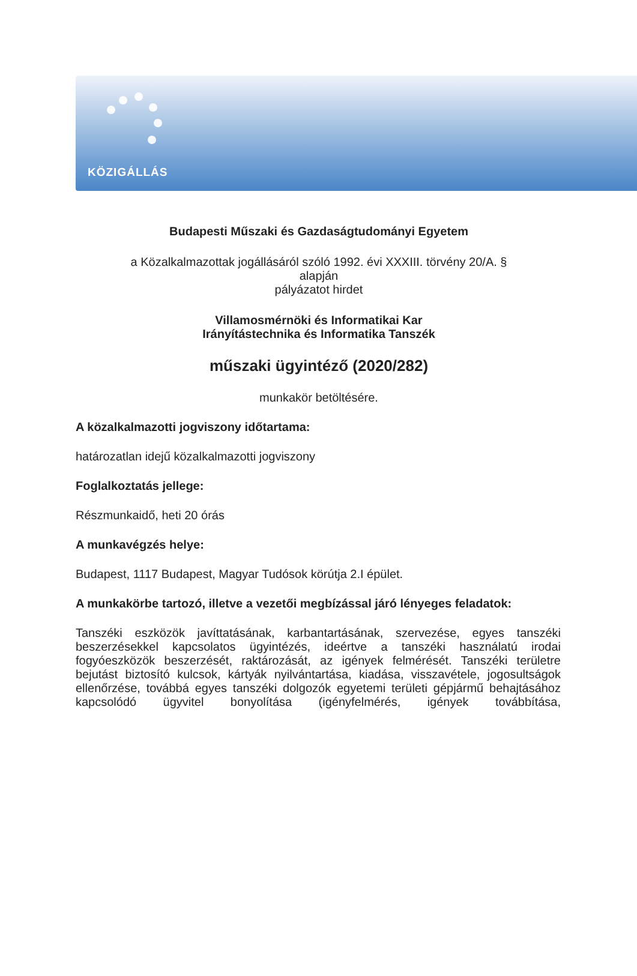KÖZIGÁLLÁS
Budapesti Műszaki és Gazdaságtudományi Egyetem
a Közalkalmazottak jogállásáról szóló 1992. évi XXXIII. törvény 20/A. §
alapján
pályázatot hirdet
Villamosmérnöki és Informatikai Kar
Irányítástechnika és Informatika Tanszék
műszaki ügyintéző (2020/282)
munkakör betöltésére.
A közalkalmazotti jogviszony időtartama:
határozatlan idejű közalkalmazotti jogviszony
Foglalkoztatás jellege:
Részmunkaidő, heti 20 órás
A munkavégzés helye:
Budapest, 1117 Budapest, Magyar Tudósok körútja 2.I épület.
A munkakörbe tartozó, illetve a vezetői megbízással járó lényeges feladatok:
Tanszéki eszközök javíttatásának, karbantartásának, szervezése, egyes tanszéki beszerzésekkel kapcsolatos ügyintézés, ideértve a tanszéki használatú irodai fogyóeszközök beszerzését, raktározását, az igények felmérését. Tanszéki területre bejutást biztosító kulcsok, kártyák nyilvántartása, kiadása, visszavétele, jogosultságok ellenőrzése, továbbá egyes tanszéki dolgozók egyetemi területi gépjármű behajtásához kapcsolódó ügyvitel bonyolítása (igényfelmérés, igények továbbítása,